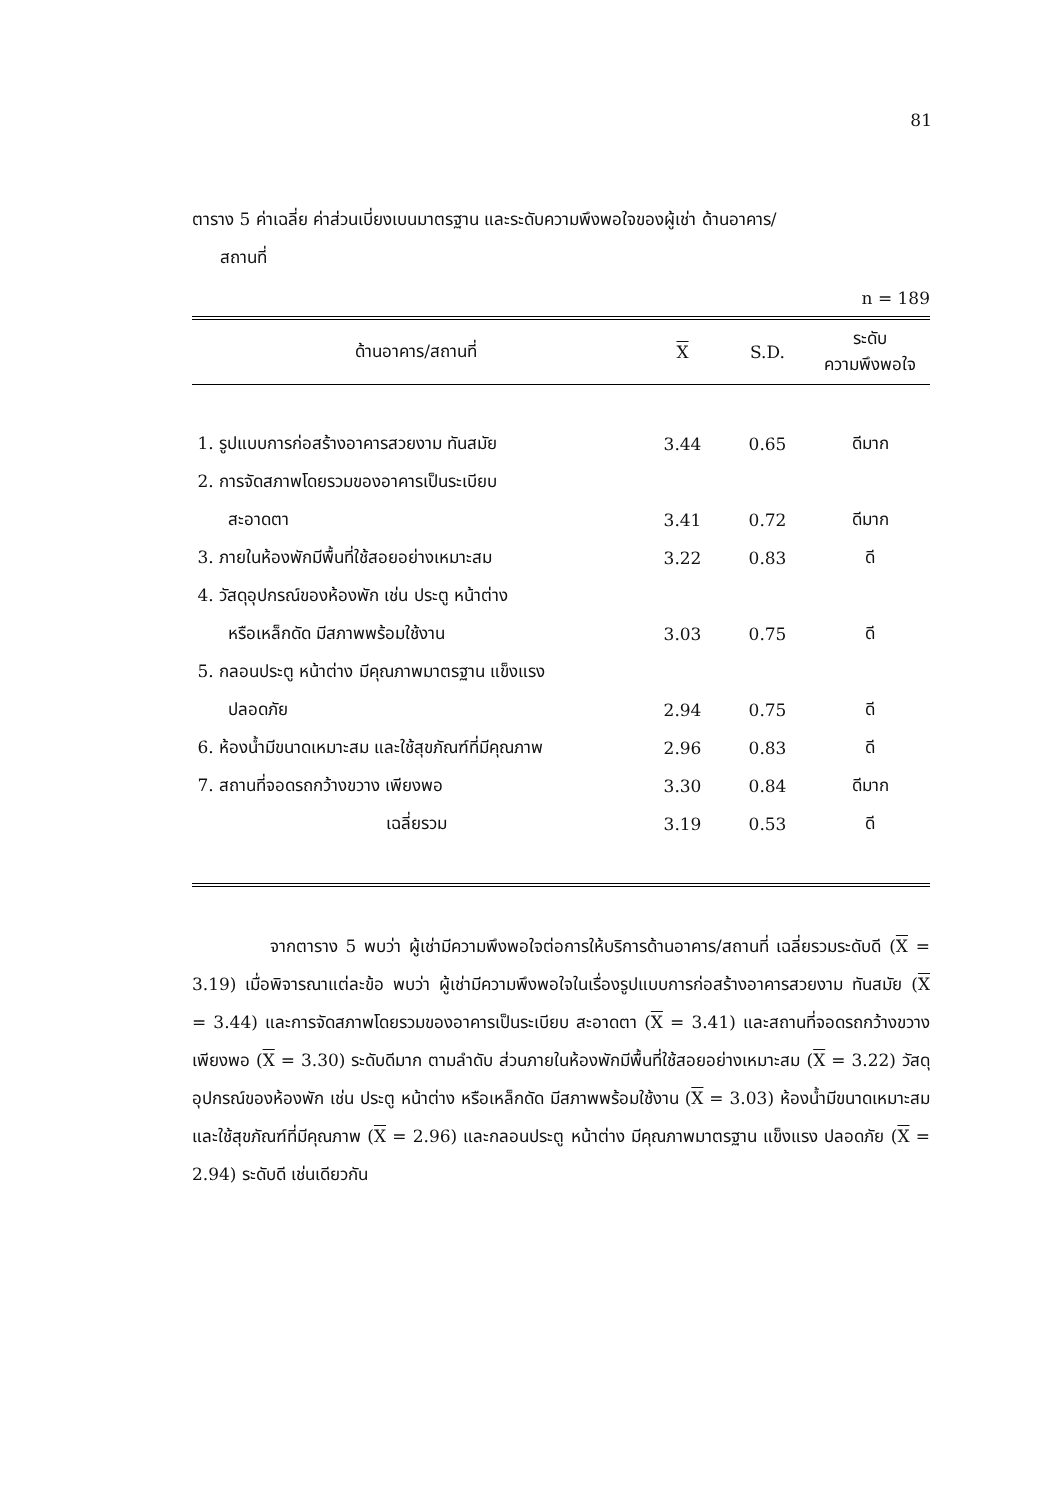81
ตาราง 5 ค่าเฉลี่ย ค่าส่วนเบี่ยงเบนมาตรฐาน และระดับความพึงพอใจของผู้เช่า ด้านอาคาร/
สถานที่
n = 189
| ด้านอาคาร/สถานที่ | X | S.D. | ระดับ ความพึงพอใจ |
| --- | --- | --- | --- |
| 1. รูปแบบการก่อสร้างอาคารสวยงาม ทันสมัย | 3.44 | 0.65 | ดีมาก |
| 2. การจัดสภาพโดยรวมของอาคารเป็นระเบียบ | | | |
| สะอาดตา | 3.41 | 0.72 | ดีมาก |
| 3. ภายในห้องพักมีพื้นที่ใช้สอยอย่างเหมาะสม | 3.22 | 0.83 | ดี |
| 4. วัสดุอุปกรณ์ของห้องพัก เช่น ประตู หน้าต่าง | | | |
| หรือเหล็กดัด มีสภาพพร้อมใช้งาน | 3.03 | 0.75 | ดี |
| 5. กลอนประตู หน้าต่าง มีคุณภาพมาตรฐาน แข็งแรง | | | |
| ปลอดภัย | 2.94 | 0.75 | ดี |
| 6. ห้องน้ำมีขนาดเหมาะสม และใช้สุขภัณฑ์ที่มีคุณภาพ | 2.96 | 0.83 | ดี |
| 7. สถานที่จอดรถกว้างขวาง เพียงพอ | 3.30 | 0.84 | ดีมาก |
| เฉลี่ยรวม | 3.19 | 0.53 | ดี |
จากตาราง 5 พบว่า ผู้เช่ามีความพึงพอใจต่อการให้บริการด้านอาคาร/สถานที่ เฉลี่ยรวมระดับดี (X = 3.19) เมื่อพิจารณาแต่ละข้อ พบว่า ผู้เช่ามีความพึงพอใจในเรื่องรูปแบบการก่อสร้างอาคารสวยงาม ทันสมัย (X = 3.44) และการจัดสภาพโดยรวมของอาคารเป็นระเบียบ สะอาดตา (X = 3.41) และสถานที่จอดรถกว้างขวางเพียงพอ (X = 3.30) ระดับดีมาก ตามลำดับ ส่วนภายในห้องพักมีพื้นที่ใช้สอยอย่างเหมาะสม (X = 3.22) วัสดุอุปกรณ์ของห้องพัก เช่น ประตู หน้าต่าง หรือเหล็กดัด มีสภาพพร้อมใช้งาน (X = 3.03) ห้องน้ำมีขนาดเหมาะสม และใช้สุขภัณฑ์ที่มีคุณภาพ (X = 2.96) และกลอนประตู หน้าต่าง มีคุณภาพมาตรฐาน แข็งแรง ปลอดภัย (X = 2.94) ระดับดี เช่นเดียวกัน